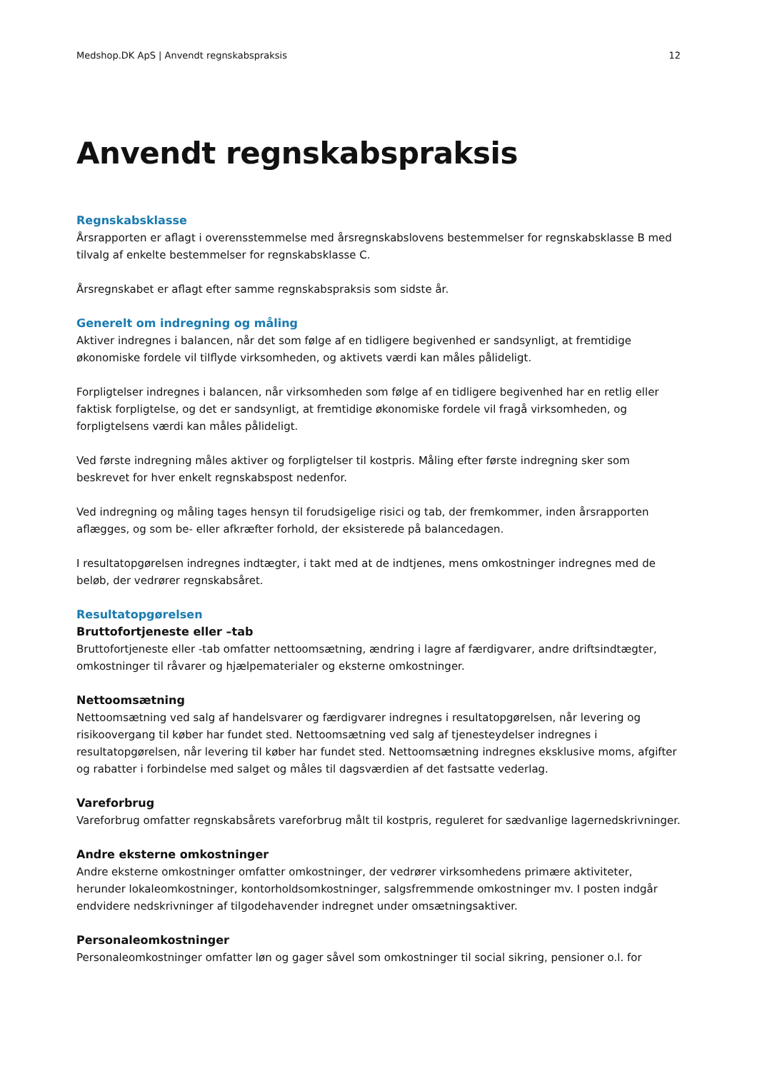Medshop.DK ApS | Anvendt regnskabspraksis 12
Anvendt regnskabspraksis
Regnskabsklasse
Årsrapporten er aflagt i overensstemmelse med årsregnskabslovens bestemmelser for regnskabsklasse B med tilvalg af enkelte bestemmelser for regnskabsklasse C.
Årsregnskabet er aflagt efter samme regnskabspraksis som sidste år.
Generelt om indregning og måling
Aktiver indregnes i balancen, når det som følge af en tidligere begivenhed er sandsynligt, at fremtidige økonomiske fordele vil tilflyde virksomheden, og aktivets værdi kan måles pålideligt.
Forpligtelser indregnes i balancen, når virksomheden som følge af en tidligere begivenhed har en retlig eller faktisk forpligtelse, og det er sandsynligt, at fremtidige økonomiske fordele vil fragå virksomheden, og forpligtelsens værdi kan måles pålideligt.
Ved første indregning måles aktiver og forpligtelser til kostpris. Måling efter første indregning sker som beskrevet for hver enkelt regnskabspost nedenfor.
Ved indregning og måling tages hensyn til forudsigelige risici og tab, der fremkommer, inden årsrapporten aflægges, og som be- eller afkræfter forhold, der eksisterede på balancedagen.
I resultatopgørelsen indregnes indtægter, i takt med at de indtjenes, mens omkostninger indregnes med de beløb, der vedrører regnskabsåret.
Resultatopgørelsen
Bruttofortjeneste eller –tab
Bruttofortjeneste eller -tab omfatter nettoomsætning, ændring i lagre af færdigvarer, andre driftsindtægter, omkostninger til råvarer og hjælpematerialer og eksterne omkostninger.
Nettoomsætning
Nettoomsætning ved salg af handelsvarer og færdigvarer indregnes i resultatopgørelsen, når levering og risikoovergang til køber har fundet sted. Nettoomsætning ved salg af tjenesteydelser indregnes i resultatopgørelsen, når levering til køber har fundet sted. Nettoomsætning indregnes eksklusive moms, afgifter og rabatter i forbindelse med salget og måles til dagsværdien af det fastsatte vederlag.
Vareforbrug
Vareforbrug omfatter regnskabsårets vareforbrug målt til kostpris, reguleret for sædvanlige lagernedskrivninger.
Andre eksterne omkostninger
Andre eksterne omkostninger omfatter omkostninger, der vedrører virksomhedens primære aktiviteter, herunder lokaleomkostninger, kontorholdsomkostninger, salgsfremmende omkostninger mv. I posten indgår endvidere nedskrivninger af tilgodehavender indregnet under omsætningsaktiver.
Personaleomkostninger
Personaleomkostninger omfatter løn og gager såvel som omkostninger til social sikring, pensioner o.l. for